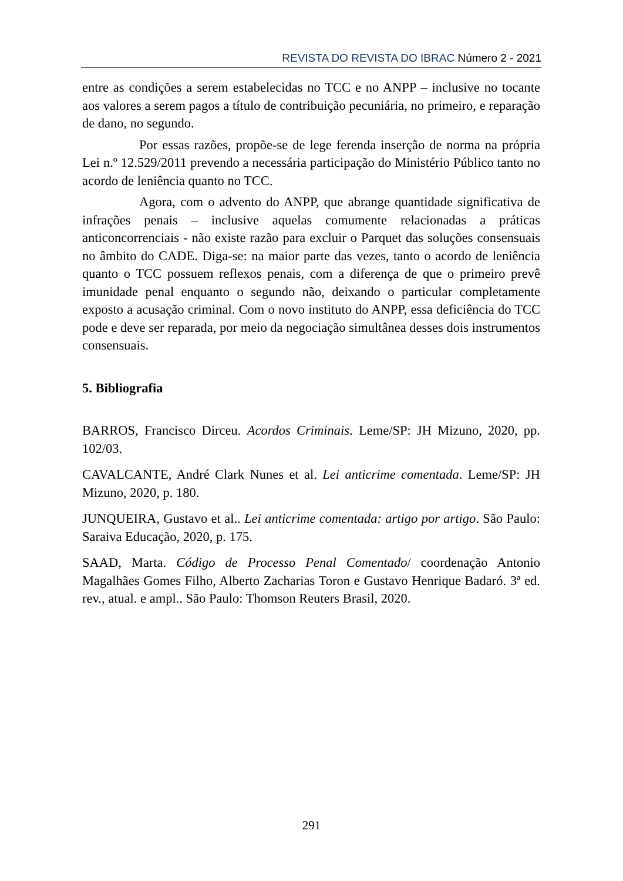REVISTA DO REVISTA DO IBRAC Número 2 - 2021
entre as condições a serem estabelecidas no TCC e no ANPP – inclusive no tocante aos valores a serem pagos a título de contribuição pecuniária, no primeiro, e reparação de dano, no segundo.
Por essas razões, propõe-se de lege ferenda inserção de norma na própria Lei n.º 12.529/2011 prevendo a necessária participação do Ministério Público tanto no acordo de leniência quanto no TCC.
Agora, com o advento do ANPP, que abrange quantidade significativa de infrações penais – inclusive aquelas comumente relacionadas a práticas anticoncorrenciais - não existe razão para excluir o Parquet das soluções consensuais no âmbito do CADE. Diga-se: na maior parte das vezes, tanto o acordo de leniência quanto o TCC possuem reflexos penais, com a diferença de que o primeiro prevê imunidade penal enquanto o segundo não, deixando o particular completamente exposto a acusação criminal. Com o novo instituto do ANPP, essa deficiência do TCC pode e deve ser reparada, por meio da negociação simultânea desses dois instrumentos consensuais.
5. Bibliografia
BARROS, Francisco Dirceu. Acordos Criminais. Leme/SP: JH Mizuno, 2020, pp. 102/03.
CAVALCANTE, André Clark Nunes et al. Lei anticrime comentada. Leme/SP: JH Mizuno, 2020, p. 180.
JUNQUEIRA, Gustavo et al.. Lei anticrime comentada: artigo por artigo. São Paulo: Saraiva Educação, 2020, p. 175.
SAAD, Marta. Código de Processo Penal Comentado/ coordenação Antonio Magalhães Gomes Filho, Alberto Zacharias Toron e Gustavo Henrique Badaró. 3ª ed. rev., atual. e ampl.. São Paulo: Thomson Reuters Brasil, 2020.
291